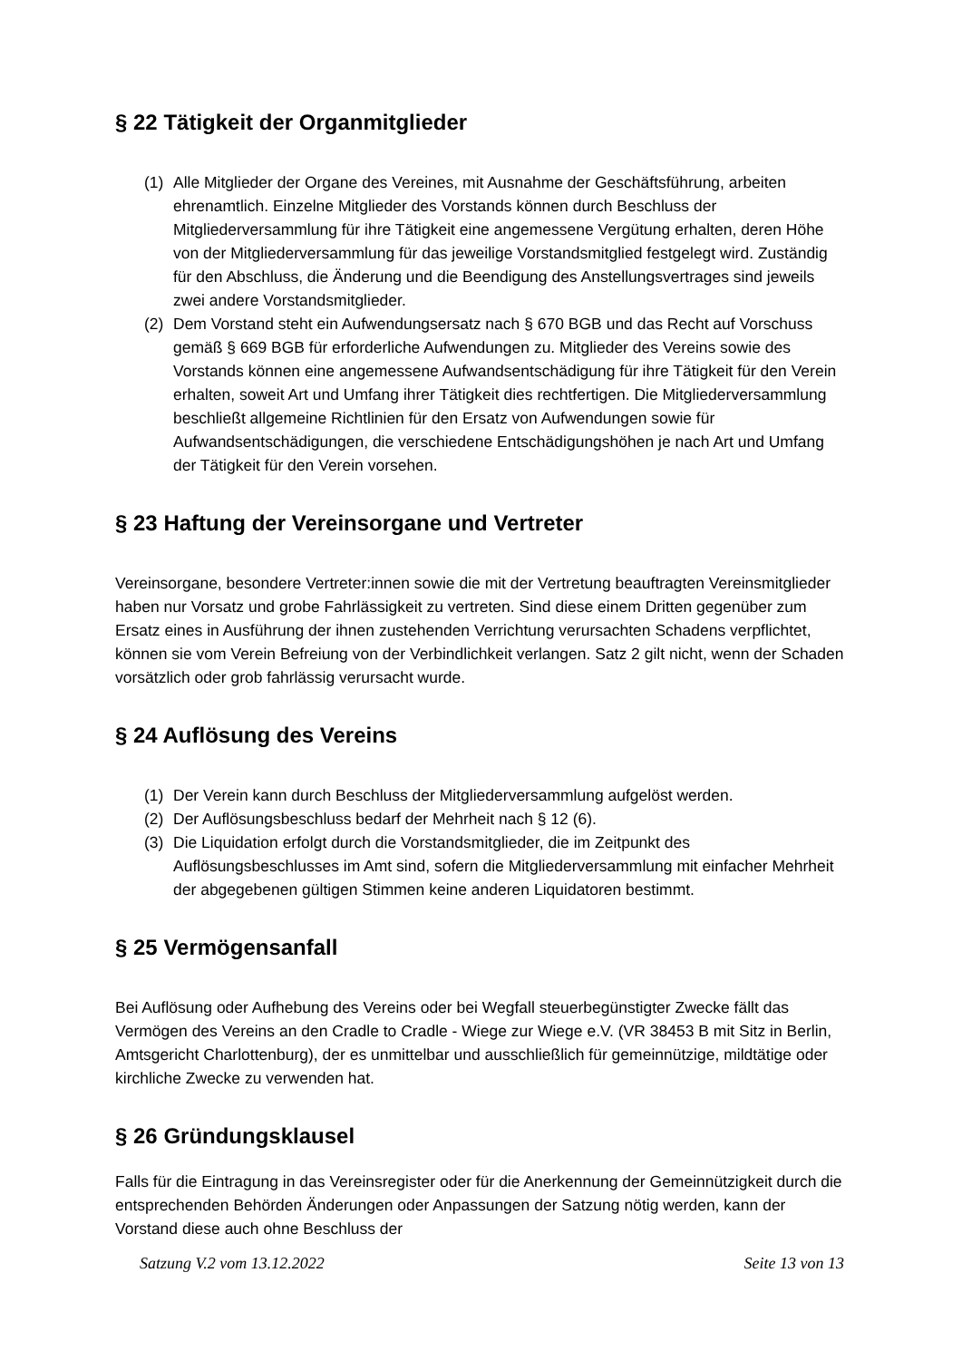§ 22 Tätigkeit der Organmitglieder
(1) Alle Mitglieder der Organe des Vereines, mit Ausnahme der Geschäftsführung, arbeiten ehrenamtlich. Einzelne Mitglieder des Vorstands können durch Beschluss der Mitgliederversammlung für ihre Tätigkeit eine angemessene Vergütung erhalten, deren Höhe von der Mitgliederversammlung für das jeweilige Vorstandsmitglied festgelegt wird. Zuständig für den Abschluss, die Änderung und die Beendigung des Anstellungsvertrages sind jeweils zwei andere Vorstandsmitglieder.
(2) Dem Vorstand steht ein Aufwendungsersatz nach § 670 BGB und das Recht auf Vorschuss gemäß § 669 BGB für erforderliche Aufwendungen zu. Mitglieder des Vereins sowie des Vorstands können eine angemessene Aufwandsentschädigung für ihre Tätigkeit für den Verein erhalten, soweit Art und Umfang ihrer Tätigkeit dies rechtfertigen. Die Mitgliederversammlung beschließt allgemeine Richtlinien für den Ersatz von Aufwendungen sowie für Aufwandsentschädigungen, die verschiedene Entschädigungshöhen je nach Art und Umfang der Tätigkeit für den Verein vorsehen.
§ 23 Haftung der Vereinsorgane und Vertreter
Vereinsorgane, besondere Vertreter:innen sowie die mit der Vertretung beauftragten Vereinsmitglieder haben nur Vorsatz und grobe Fahrlässigkeit zu vertreten. Sind diese einem Dritten gegenüber zum Ersatz eines in Ausführung der ihnen zustehenden Verrichtung verursachten Schadens verpflichtet, können sie vom Verein Befreiung von der Verbindlichkeit verlangen. Satz 2 gilt nicht, wenn der Schaden vorsätzlich oder grob fahrlässig verursacht wurde.
§ 24 Auflösung des Vereins
(1) Der Verein kann durch Beschluss der Mitgliederversammlung aufgelöst werden.
(2) Der Auflösungsbeschluss bedarf der Mehrheit nach § 12 (6).
(3) Die Liquidation erfolgt durch die Vorstandsmitglieder, die im Zeitpunkt des Auflösungsbeschlusses im Amt sind, sofern die Mitgliederversammlung mit einfacher Mehrheit der abgegebenen gültigen Stimmen keine anderen Liquidatoren bestimmt.
§ 25 Vermögensanfall
Bei Auflösung oder Aufhebung des Vereins oder bei Wegfall steuerbegünstigter Zwecke fällt das Vermögen des Vereins an den Cradle to Cradle - Wiege zur Wiege e.V. (VR 38453 B mit Sitz in Berlin, Amtsgericht Charlottenburg), der es unmittelbar und ausschließlich für gemeinnützige, mildtätige oder kirchliche Zwecke zu verwenden hat.
§ 26 Gründungsklausel
Falls für die Eintragung in das Vereinsregister oder für die Anerkennung der Gemeinnützigkeit durch die entsprechenden Behörden Änderungen oder Anpassungen der Satzung nötig werden, kann der Vorstand diese auch ohne Beschluss der
Satzung V.2 vom 13.12.2022 Seite 13 von 13